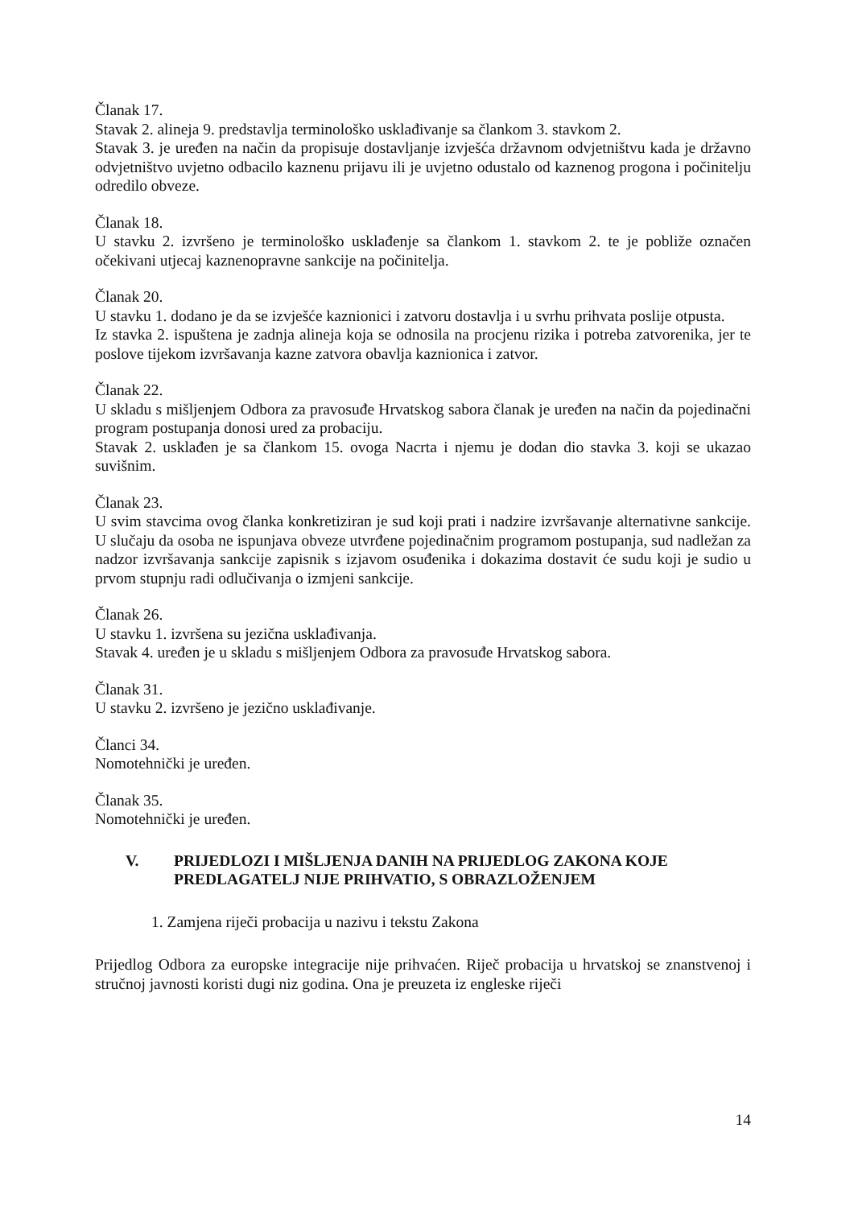Članak 17.
Stavak 2. alineja 9. predstavlja terminološko usklađivanje sa člankom 3. stavkom 2.
Stavak 3. je uređen na način da propisuje dostavljanje izvješća državnom odvjetništvu kada je državno odvjetništvo uvjetno odbacilo kaznenu prijavu ili je uvjetno odustalo od kaznenog progona i počinitelju odredilo obveze.
Članak 18.
U stavku 2. izvršeno je terminološko usklađenje sa člankom 1. stavkom 2. te je pobliže označen očekivani utjecaj kaznenopravne sankcije na počinitelja.
Članak 20.
U stavku 1. dodano je da se izvješće kaznionici i zatvoru dostavlja i u svrhu prihvata poslije otpusta.
Iz stavka 2. ispuštena je zadnja alineja koja se odnosila na procjenu rizika i potreba zatvorenika, jer te poslove tijekom izvršavanja kazne zatvora obavlja kaznionica i zatvor.
Članak 22.
U skladu s mišljenjem Odbora za pravosuđe Hrvatskog sabora članak je uređen na način da pojedinačni program postupanja donosi ured za probaciju.
Stavak 2. usklađen je sa člankom 15. ovoga Nacrta i njemu je dodan dio stavka 3. koji se ukazao suvišnim.
Članak 23.
U svim stavcima ovog članka konkretiziran je sud koji prati i nadzire izvršavanje alternativne sankcije. U slučaju da osoba ne ispunjava obveze utvrđene pojedinačnim programom postupanja, sud nadležan za nadzor izvršavanja sankcije zapisnik s izjavom osuđenika i dokazima dostavit će sudu koji je sudio u prvom stupnju radi odlučivanja o izmjeni sankcije.
Članak 26.
U stavku 1. izvršena su jezična usklađivanja.
Stavak 4. uređen je u skladu s mišljenjem Odbora za pravosuđe Hrvatskog sabora.
Članak 31.
U stavku 2. izvršeno je jezično usklađivanje.
Članci 34.
Nomotehnički je uređen.
Članak 35.
Nomotehnički je uređen.
V. PRIJEDLOZI I MIŠLJENJA DANIH NA PRIJEDLOG ZAKONA KOJE PREDLAGATELJ NIJE PRIHVATIO, S OBRAZLOŽENJEM
1. Zamjena riječi probacija u nazivu i tekstu Zakona
Prijedlog Odbora za europske integracije nije prihvaćen. Riječ probacija u hrvatskoj se znanstvenoj i stručnoj javnosti koristi dugi niz godina. Ona je preuzeta iz engleske riječi
14